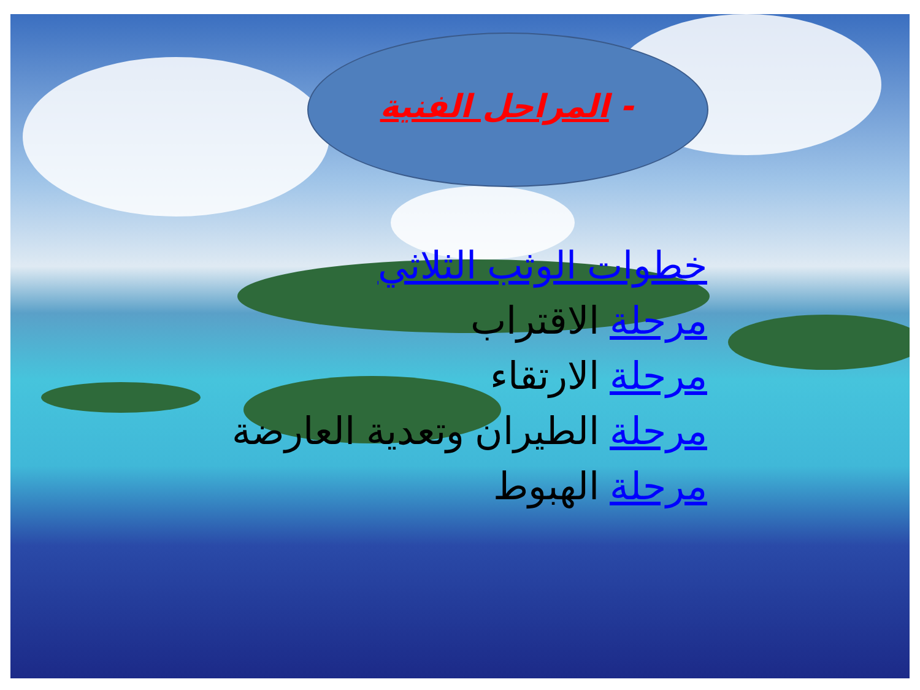- المراحل الفنية
خطوات الوثب الثلاثي
مرحلة الاقتراب
مرحلة الارتقاء
مرحلة الطيران وتعدية العارضة
مرحلة الهبوط